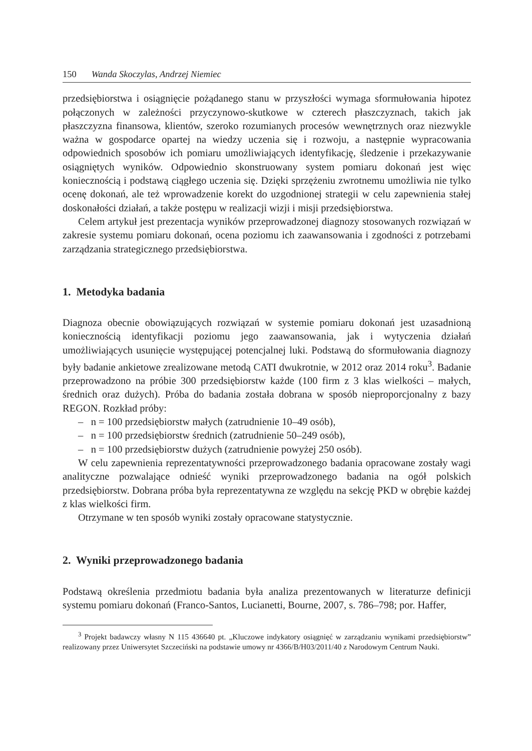150 Wanda Skoczylas, Andrzej Niemiec
przedsiębiorstwa i osiągnięcie pożądanego stanu w przyszłości wymaga sformułowania hipotez połączonych w zależności przyczynowo-skutkowe w czterech płaszczyznach, takich jak płaszczyzna finansowa, klientów, szeroko rozumianych procesów wewnętrznych oraz niezwykle ważna w gospodarce opartej na wiedzy uczenia się i rozwoju, a następnie wypracowania odpowiednich sposobów ich pomiaru umożliwiających identyfikację, śledzenie i przekazywanie osiągniętych wyników. Odpowiednio skonstruowany system pomiaru dokonań jest więc koniecznością i podstawą ciągłego uczenia się. Dzięki sprzężeniu zwrotnemu umożliwia nie tylko ocenę dokonań, ale też wprowadzenie korekt do uzgodnionej strategii w celu zapewnienia stałej doskonałości działań, a także postępu w realizacji wizji i misji przedsiębiorstwa.
Celem artykuł jest prezentacja wyników przeprowadzonej diagnozy stosowanych rozwiązań w zakresie systemu pomiaru dokonań, ocena poziomu ich zaawansowania i zgodności z potrzebami zarządzania strategicznego przedsiębiorstwa.
1. Metodyka badania
Diagnoza obecnie obowiązujących rozwiązań w systemie pomiaru dokonań jest uzasadnioną koniecznością identyfikacji poziomu jego zaawansowania, jak i wytyczenia działań umożliwiających usunięcie występującej potencjalnej luki. Podstawą do sformułowania diagnozy były badanie ankietowe zrealizowane metodą CATI dwukrotnie, w 2012 oraz 2014 roku<sup>3</sup>. Badanie przeprowadzono na próbie 300 przedsiębiorstw każde (100 firm z 3 klas wielkości – małych, średnich oraz dużych). Próba do badania została dobrana w sposób nieproporcjonalny z bazy REGON. Rozkład próby:
– n = 100 przedsiębiorstw małych (zatrudnienie 10–49 osób),
– n = 100 przedsiębiorstw średnich (zatrudnienie 50–249 osób),
– n = 100 przedsiębiorstw dużych (zatrudnienie powyżej 250 osób).
W celu zapewnienia reprezentatywności przeprowadzonego badania opracowane zostały wagi analityczne pozwalające odnieść wyniki przeprowadzonego badania na ogół polskich przedsiębiorstw. Dobrana próba była reprezentatywna ze względu na sekcję PKD w obrębie każdej z klas wielkości firm.
Otrzymane w ten sposób wyniki zostały opracowane statystycznie.
2. Wyniki przeprowadzonego badania
Podstawą określenia przedmiotu badania była analiza prezentowanych w literaturze definicji systemu pomiaru dokonań (Franco-Santos, Lucianetti, Bourne, 2007, s. 786–798; por. Haffer,
<sup>3</sup> Projekt badawczy własny N 115 436640 pt. „Kluczowe indykatory osiągnięć w zarządzaniu wynikami przedsiębiorstw” realizowany przez Uniwersytet Szczeciński na podstawie umowy nr 4366/B/H03/2011/40 z Narodowym Centrum Nauki.